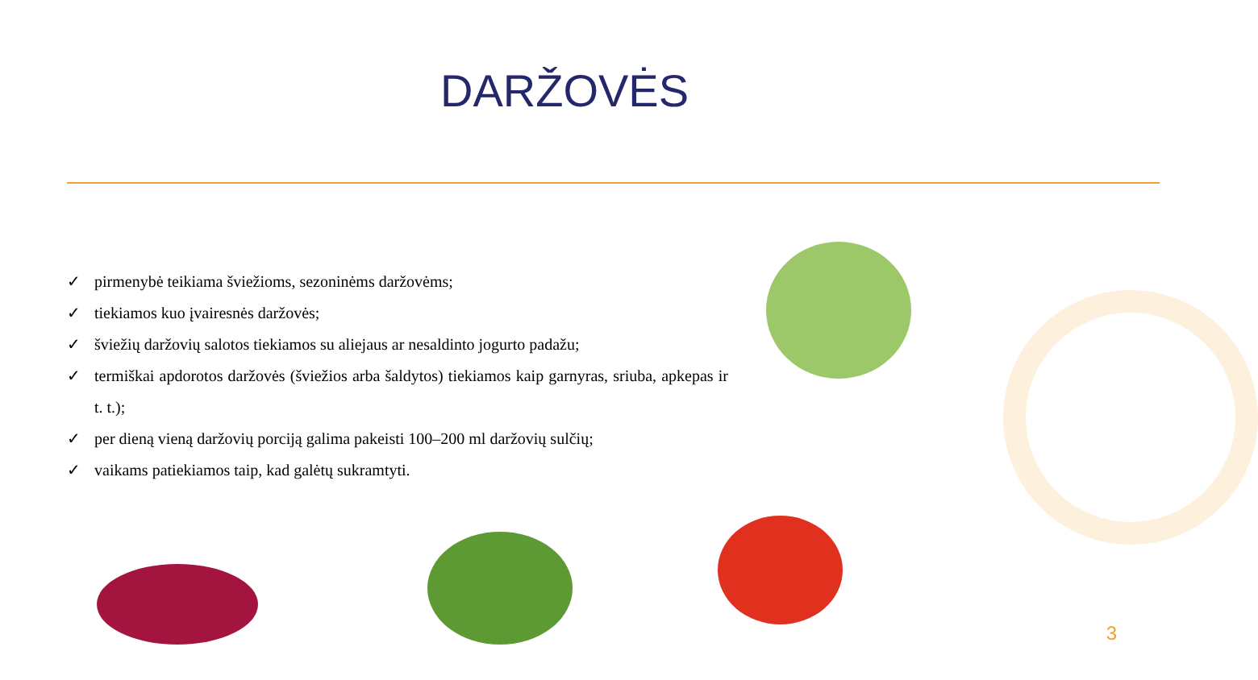DARŽOVĖS
✓ pirmenybė teikiama šviežioms, sezoninėms daržovėms;
✓ tiekiamos kuo įvairesnės daržovės;
✓ šviežių daržovių salotos tiekiamos su aliejaus ar nesaldinto jogurto padažu;
✓ termiškai apdorotos daržovės (šviežios arba šaldytos) tiekiamos kaip garnyras, sriuba, apkepas ir t. t.);
✓ per dieną vieną daržovių porciją galima pakeisti 100–200 ml daržovių sulčių;
✓ vaikams patiekiamos taip, kad galėtų sukramtyti.
3